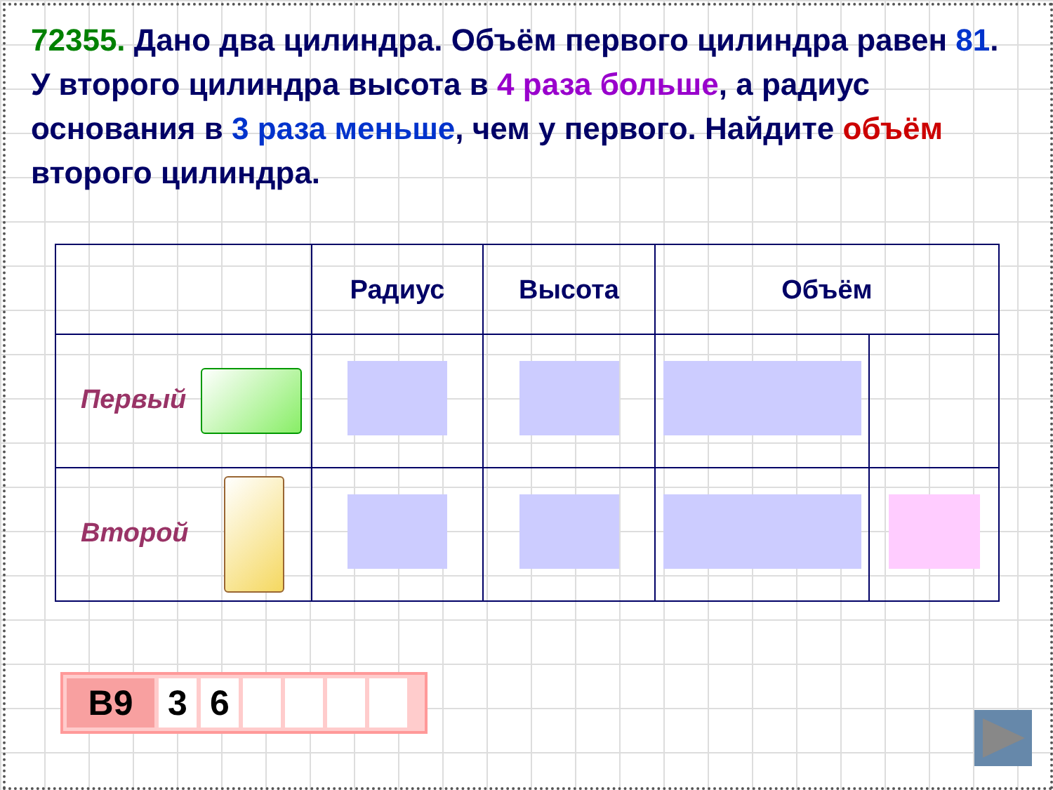72355. Дано два цилиндра. Объём первого цилиндра равен 81. У второго цилиндра высота в 4 раза больше, а радиус основания в 3 раза меньше, чем у первого. Найдите объём второго цилиндра.
| | Радиус | Высота | Объём | |
| Первый | | | | |
| Второй | | | | |
B9 3 6